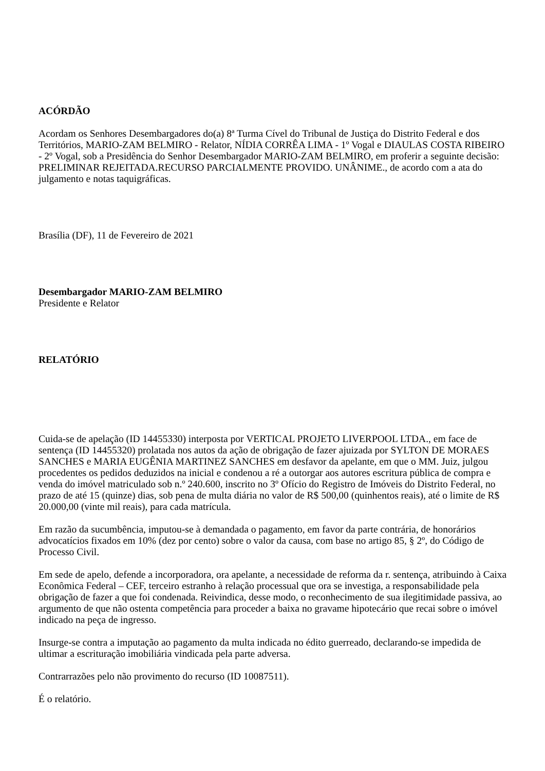ACÓRDÃO
Acordam os Senhores Desembargadores do(a) 8ª Turma Cível do Tribunal de Justiça do Distrito Federal e dos Territórios, MARIO-ZAM BELMIRO - Relator, NÍDIA CORRÊA LIMA - 1º Vogal e DIAULAS COSTA RIBEIRO - 2º Vogal, sob a Presidência do Senhor Desembargador MARIO-ZAM BELMIRO, em proferir a seguinte decisão: PRELIMINAR REJEITADA.RECURSO PARCIALMENTE PROVIDO. UNÂNIME., de acordo com a ata do julgamento e notas taquigráficas.
Brasília (DF), 11 de Fevereiro de 2021
Desembargador MARIO-ZAM BELMIRO
Presidente e Relator
RELATÓRIO
Cuida-se de apelação (ID 14455330) interposta por VERTICAL PROJETO LIVERPOOL LTDA., em face de sentença (ID 14455320) prolatada nos autos da ação de obrigação de fazer ajuizada por SYLTON DE MORAES SANCHES e MARIA EUGÊNIA MARTINEZ SANCHES em desfavor da apelante, em que o MM. Juiz, julgou procedentes os pedidos deduzidos na inicial e condenou a ré a outorgar aos autores escritura pública de compra e venda do imóvel matriculado sob n.º 240.600, inscrito no 3º Ofício do Registro de Imóveis do Distrito Federal, no prazo de até 15 (quinze) dias, sob pena de multa diária no valor de R$ 500,00 (quinhentos reais), até o limite de R$ 20.000,00 (vinte mil reais), para cada matrícula.
Em razão da sucumbência, imputou-se à demandada o pagamento, em favor da parte contrária, de honorários advocatícios fixados em 10% (dez por cento) sobre o valor da causa, com base no artigo 85, § 2º, do Código de Processo Civil.
Em sede de apelo, defende a incorporadora, ora apelante, a necessidade de reforma da r. sentença, atribuindo à Caixa Econômica Federal – CEF, terceiro estranho à relação processual que ora se investiga, a responsabilidade pela obrigação de fazer a que foi condenada. Reivindica, desse modo, o reconhecimento de sua ilegitimidade passiva, ao argumento de que não ostenta competência para proceder a baixa no gravame hipotecário que recai sobre o imóvel indicado na peça de ingresso.
Insurge-se contra a imputação ao pagamento da multa indicada no édito guerreado, declarando-se impedida de ultimar a escrituração imobiliária vindicada pela parte adversa.
Contrarrazões pelo não provimento do recurso (ID 10087511).
É o relatório.